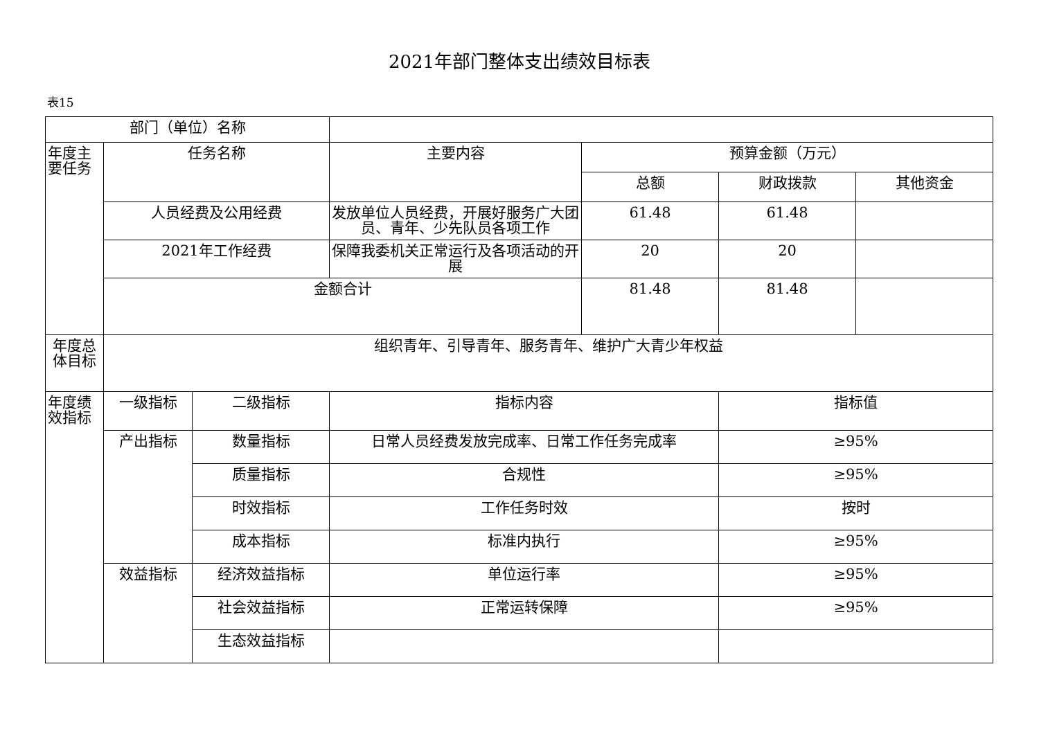2021年部门整体支出绩效目标表
表15
| 部门（单位）名称 | | | | | | |
| 年度主要任务 | 任务名称 | | 主要内容 | 预算金额（万元） | | |
| | | | | 总额 | 财政拨款 | 其他资金 |
| | 人员经费及公用经费 | | 发放单位人员经费，开展好服务广大团员、青年、少先队员各项工作 | 61.48 | 61.48 | |
| | 2021年工作经费 | | 保障我委机关正常运行及各项活动的开展 | 20 | 20 | |
| | 金额合计 | | | 81.48 | 81.48 | |
| 年度总体目标 | 组织青年、引导青年、服务青年、维护广大青少年权益 | | | | | |
| 年度绩效指标 | 一级指标 | 二级指标 | 指标内容 | | 指标值 | |
| | 产出指标 | 数量指标 | 日常人员经费发放完成率、日常工作任务完成率 | | ≥95% | |
| | | 质量指标 | 合规性 | | ≥95% | |
| | | 时效指标 | 工作任务时效 | | 按时 | |
| | | 成本指标 | 标准内执行 | | ≥95% | |
| | 效益指标 | 经济效益指标 | 单位运行率 | | ≥95% | |
| | | 社会效益指标 | 正常运转保障 | | ≥95% | |
| | | 生态效益指标 | | | | |